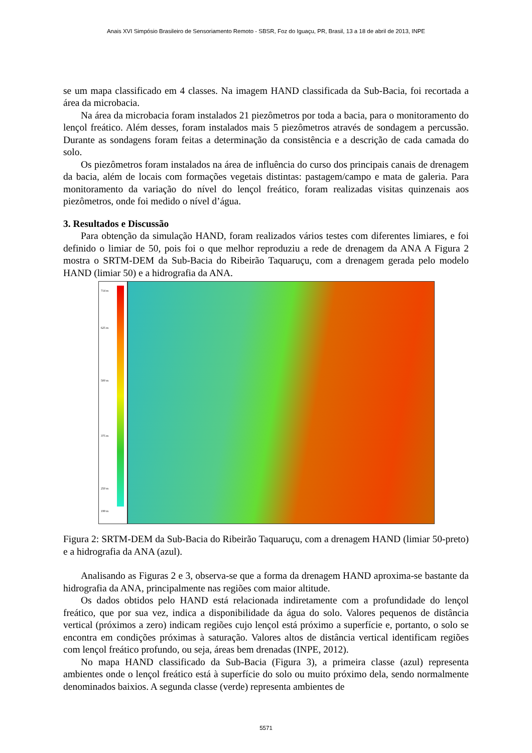Anais XVI Simpósio Brasileiro de Sensoriamento Remoto - SBSR, Foz do Iguaçu, PR, Brasil, 13 a 18 de abril de 2013, INPE
se um mapa classificado em 4 classes. Na imagem HAND classificada da Sub-Bacia, foi recortada a área da microbacia.
Na área da microbacia foram instalados 21 piezômetros por toda a bacia, para o monitoramento do lençol freático. Além desses, foram instalados mais 5 piezômetros através de sondagem a percussão. Durante as sondagens foram feitas a determinação da consistência e a descrição de cada camada do solo.
Os piezômetros foram instalados na área de influência do curso dos principais canais de drenagem da bacia, além de locais com formações vegetais distintas: pastagem/campo e mata de galeria. Para monitoramento da variação do nível do lençol freático, foram realizadas visitas quinzenais aos piezômetros, onde foi medido o nível d’água.
3. Resultados e Discussão
Para obtenção da simulação HAND, foram realizados vários testes com diferentes limiares, e foi definido o limiar de 50, pois foi o que melhor reproduziu a rede de drenagem da ANA A Figura 2 mostra o SRTM-DEM da Sub-Bacia do Ribeirão Taquaruçu, com a drenagem gerada pelo modelo HAND (limiar 50) e a hidrografia da ANA.
714 m
625 m
500 m
375 m
250 m
199 m
Figura 2: SRTM-DEM da Sub-Bacia do Ribeirão Taquaruçu, com a drenagem HAND (limiar 50-preto) e a hidrografia da ANA (azul).
Analisando as Figuras 2 e 3, observa-se que a forma da drenagem HAND aproxima-se bastante da hidrografia da ANA, principalmente nas regiões com maior altitude.
Os dados obtidos pelo HAND está relacionada indiretamente com a profundidade do lençol freático, que por sua vez, indica a disponibilidade da água do solo. Valores pequenos de distância vertical (próximos a zero) indicam regiões cujo lençol está próximo a superfície e, portanto, o solo se encontra em condições próximas à saturação. Valores altos de distância vertical identificam regiões com lençol freático profundo, ou seja, áreas bem drenadas (INPE, 2012).
No mapa HAND classificado da Sub-Bacia (Figura 3), a primeira classe (azul) representa ambientes onde o lençol freático está à superfície do solo ou muito próximo dela, sendo normalmente denominados baixios. A segunda classe (verde) representa ambientes de
5571